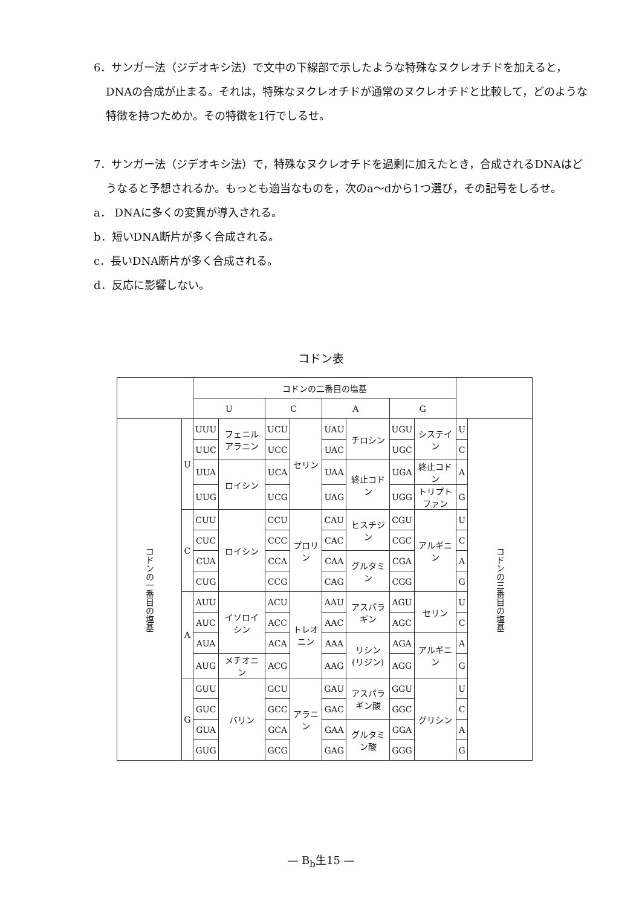6．サンガー法（ジデオキシ法）で文中の下線部で示したような特殊なヌクレオチドを加えると，DNAの合成が止まる。それは，特殊なヌクレオチドが通常のヌクレオチドと比較して，どのような特徴を持つためか。その特徴を1行でしるせ。
7．サンガー法（ジデオキシ法）で，特殊なヌクレオチドを過剰に加えたとき，合成されるDNAはどうなると予想されるか。もっとも適当なものを，次のa～dから1つ選び，その記号をしるせ。
a． DNAに多くの変異が導入される。
b．短いDNA断片が多く合成される。
c．長いDNA断片が多く合成される。
d．反応に影響しない。
コドン表
| | | コドンの二番目の塩基 | | | | | | | | | |
| --- | --- | --- | --- | --- | --- | --- | --- | --- | --- | --- | --- |
| | | U | | C | | A | | G | | | |
| コドンの一番目の塩基 | U | UUU | フェニルアラニン | UCU | セリン | UAU | チロシン | UGU | システイン | U | コドンの三番目の塩基 |
| | | UUC | | UCC | | UAC | | UGC | | C | |
| | | UUA | ロイシン | UCA | | UAA | 終止コドン | UGA | 終止コドン | A | |
| | | UUG | | UCG | | UAG | | UGG | トリプトファン | G | |
| | C | CUU | ロイシン | CCU | プロリン | CAU | ヒスチジン | CGU | アルギニン | U | |
| | | CUC | | CCC | | CAC | | CGC | | C | |
| | | CUA | | CCA | | CAA | グルタミン | CGA | | A | |
| | | CUG | | CCG | | CAG | | CGG | | G | |
| | A | AUU | イソロイシン | ACU | トレオニン | AAU | アスパラギン | AGU | セリン | U | |
| | | AUC | | ACC | | AAC | | AGC | | C | |
| | | AUA | | ACA | | AAA | リシン (リジン) | AGA | アルギニン | A | |
| | | AUG | メチオニン | ACG | | AAG | | AGG | | G | |
| | G | GUU | バリン | GCU | アラニン | GAU | アスパラギン酸 | GGU | グリシン | U | |
| | | GUC | | GCC | | GAC | | GGC | | C | |
| | | GUA | | GCA | | GAA | グルタミン酸 | GGA | | A | |
| | | GUG | | GCG | | GAG | | GGG | | G | |
— B<sub>b</sub>生15 —